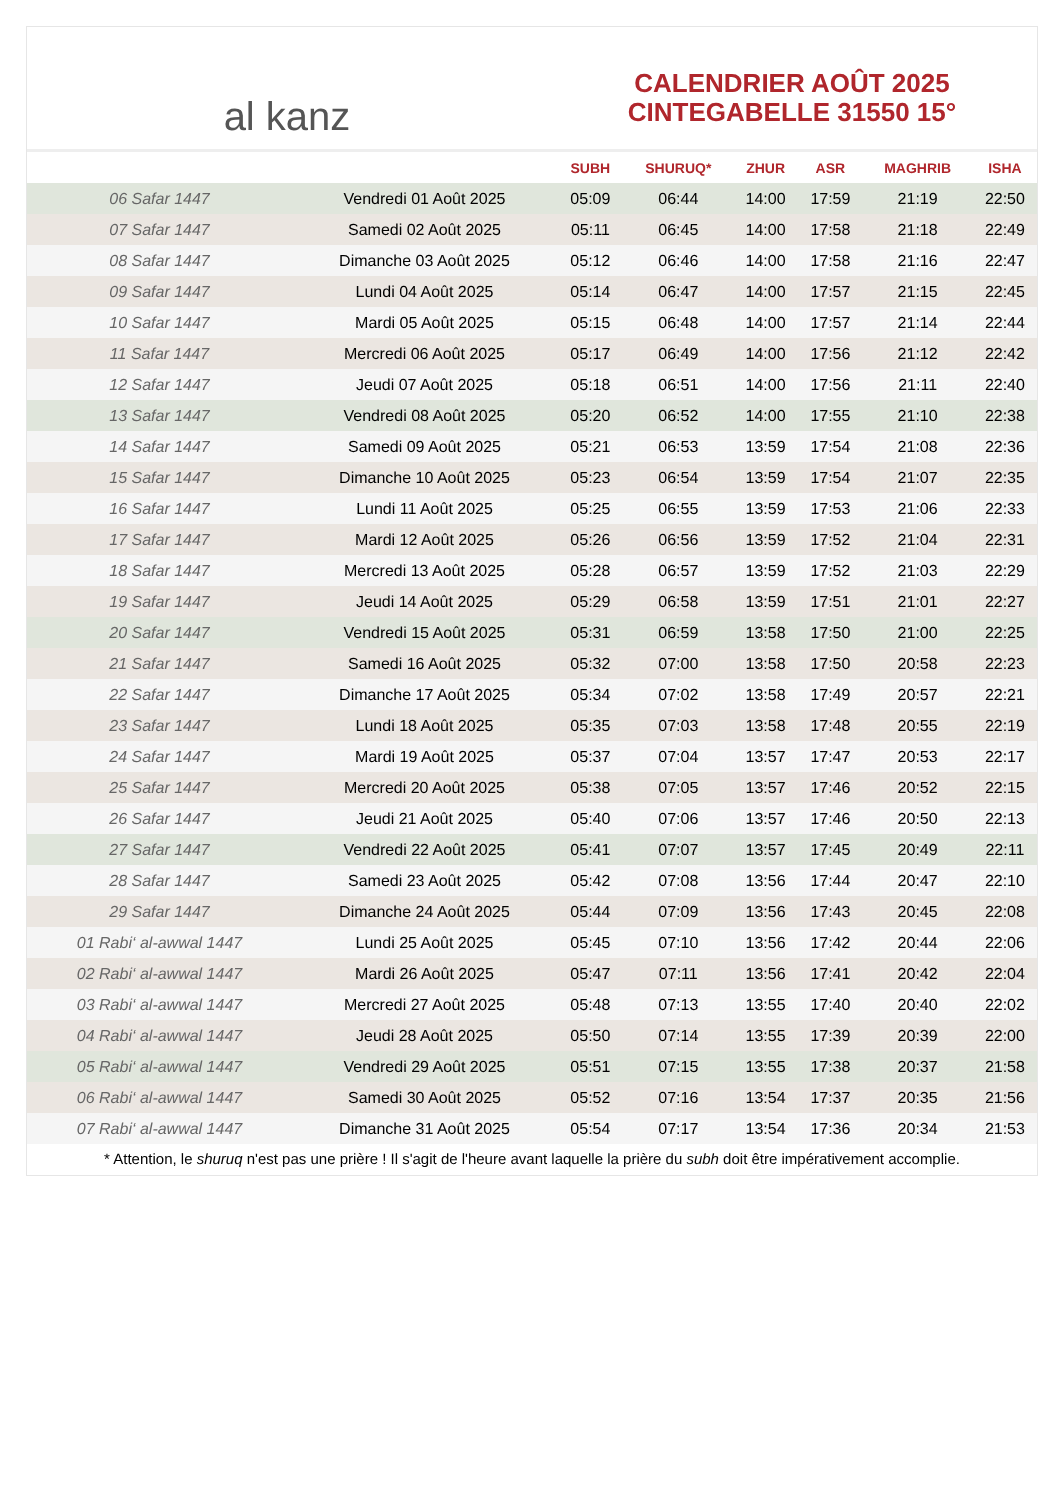al kanz
CALENDRIER AOÛT 2025
CINTEGABELLE 31550 15°
| | | SUBH | SHURUQ* | ZHUR | ASR | MAGHRIB | ISHA |
| --- | --- | --- | --- | --- | --- | --- | --- |
| 06 Safar 1447 | Vendredi 01 Août 2025 | 05:09 | 06:44 | 14:00 | 17:59 | 21:19 | 22:50 |
| 07 Safar 1447 | Samedi 02 Août 2025 | 05:11 | 06:45 | 14:00 | 17:58 | 21:18 | 22:49 |
| 08 Safar 1447 | Dimanche 03 Août 2025 | 05:12 | 06:46 | 14:00 | 17:58 | 21:16 | 22:47 |
| 09 Safar 1447 | Lundi 04 Août 2025 | 05:14 | 06:47 | 14:00 | 17:57 | 21:15 | 22:45 |
| 10 Safar 1447 | Mardi 05 Août 2025 | 05:15 | 06:48 | 14:00 | 17:57 | 21:14 | 22:44 |
| 11 Safar 1447 | Mercredi 06 Août 2025 | 05:17 | 06:49 | 14:00 | 17:56 | 21:12 | 22:42 |
| 12 Safar 1447 | Jeudi 07 Août 2025 | 05:18 | 06:51 | 14:00 | 17:56 | 21:11 | 22:40 |
| 13 Safar 1447 | Vendredi 08 Août 2025 | 05:20 | 06:52 | 14:00 | 17:55 | 21:10 | 22:38 |
| 14 Safar 1447 | Samedi 09 Août 2025 | 05:21 | 06:53 | 13:59 | 17:54 | 21:08 | 22:36 |
| 15 Safar 1447 | Dimanche 10 Août 2025 | 05:23 | 06:54 | 13:59 | 17:54 | 21:07 | 22:35 |
| 16 Safar 1447 | Lundi 11 Août 2025 | 05:25 | 06:55 | 13:59 | 17:53 | 21:06 | 22:33 |
| 17 Safar 1447 | Mardi 12 Août 2025 | 05:26 | 06:56 | 13:59 | 17:52 | 21:04 | 22:31 |
| 18 Safar 1447 | Mercredi 13 Août 2025 | 05:28 | 06:57 | 13:59 | 17:52 | 21:03 | 22:29 |
| 19 Safar 1447 | Jeudi 14 Août 2025 | 05:29 | 06:58 | 13:59 | 17:51 | 21:01 | 22:27 |
| 20 Safar 1447 | Vendredi 15 Août 2025 | 05:31 | 06:59 | 13:58 | 17:50 | 21:00 | 22:25 |
| 21 Safar 1447 | Samedi 16 Août 2025 | 05:32 | 07:00 | 13:58 | 17:50 | 20:58 | 22:23 |
| 22 Safar 1447 | Dimanche 17 Août 2025 | 05:34 | 07:02 | 13:58 | 17:49 | 20:57 | 22:21 |
| 23 Safar 1447 | Lundi 18 Août 2025 | 05:35 | 07:03 | 13:58 | 17:48 | 20:55 | 22:19 |
| 24 Safar 1447 | Mardi 19 Août 2025 | 05:37 | 07:04 | 13:57 | 17:47 | 20:53 | 22:17 |
| 25 Safar 1447 | Mercredi 20 Août 2025 | 05:38 | 07:05 | 13:57 | 17:46 | 20:52 | 22:15 |
| 26 Safar 1447 | Jeudi 21 Août 2025 | 05:40 | 07:06 | 13:57 | 17:46 | 20:50 | 22:13 |
| 27 Safar 1447 | Vendredi 22 Août 2025 | 05:41 | 07:07 | 13:57 | 17:45 | 20:49 | 22:11 |
| 28 Safar 1447 | Samedi 23 Août 2025 | 05:42 | 07:08 | 13:56 | 17:44 | 20:47 | 22:10 |
| 29 Safar 1447 | Dimanche 24 Août 2025 | 05:44 | 07:09 | 13:56 | 17:43 | 20:45 | 22:08 |
| 01 Rabi‘ al-awwal 1447 | Lundi 25 Août 2025 | 05:45 | 07:10 | 13:56 | 17:42 | 20:44 | 22:06 |
| 02 Rabi‘ al-awwal 1447 | Mardi 26 Août 2025 | 05:47 | 07:11 | 13:56 | 17:41 | 20:42 | 22:04 |
| 03 Rabi‘ al-awwal 1447 | Mercredi 27 Août 2025 | 05:48 | 07:13 | 13:55 | 17:40 | 20:40 | 22:02 |
| 04 Rabi‘ al-awwal 1447 | Jeudi 28 Août 2025 | 05:50 | 07:14 | 13:55 | 17:39 | 20:39 | 22:00 |
| 05 Rabi‘ al-awwal 1447 | Vendredi 29 Août 2025 | 05:51 | 07:15 | 13:55 | 17:38 | 20:37 | 21:58 |
| 06 Rabi‘ al-awwal 1447 | Samedi 30 Août 2025 | 05:52 | 07:16 | 13:54 | 17:37 | 20:35 | 21:56 |
| 07 Rabi‘ al-awwal 1447 | Dimanche 31 Août 2025 | 05:54 | 07:17 | 13:54 | 17:36 | 20:34 | 21:53 |
* Attention, le shuruq n'est pas une prière ! Il s'agit de l'heure avant laquelle la prière du subh doit être impérativement accomplie.